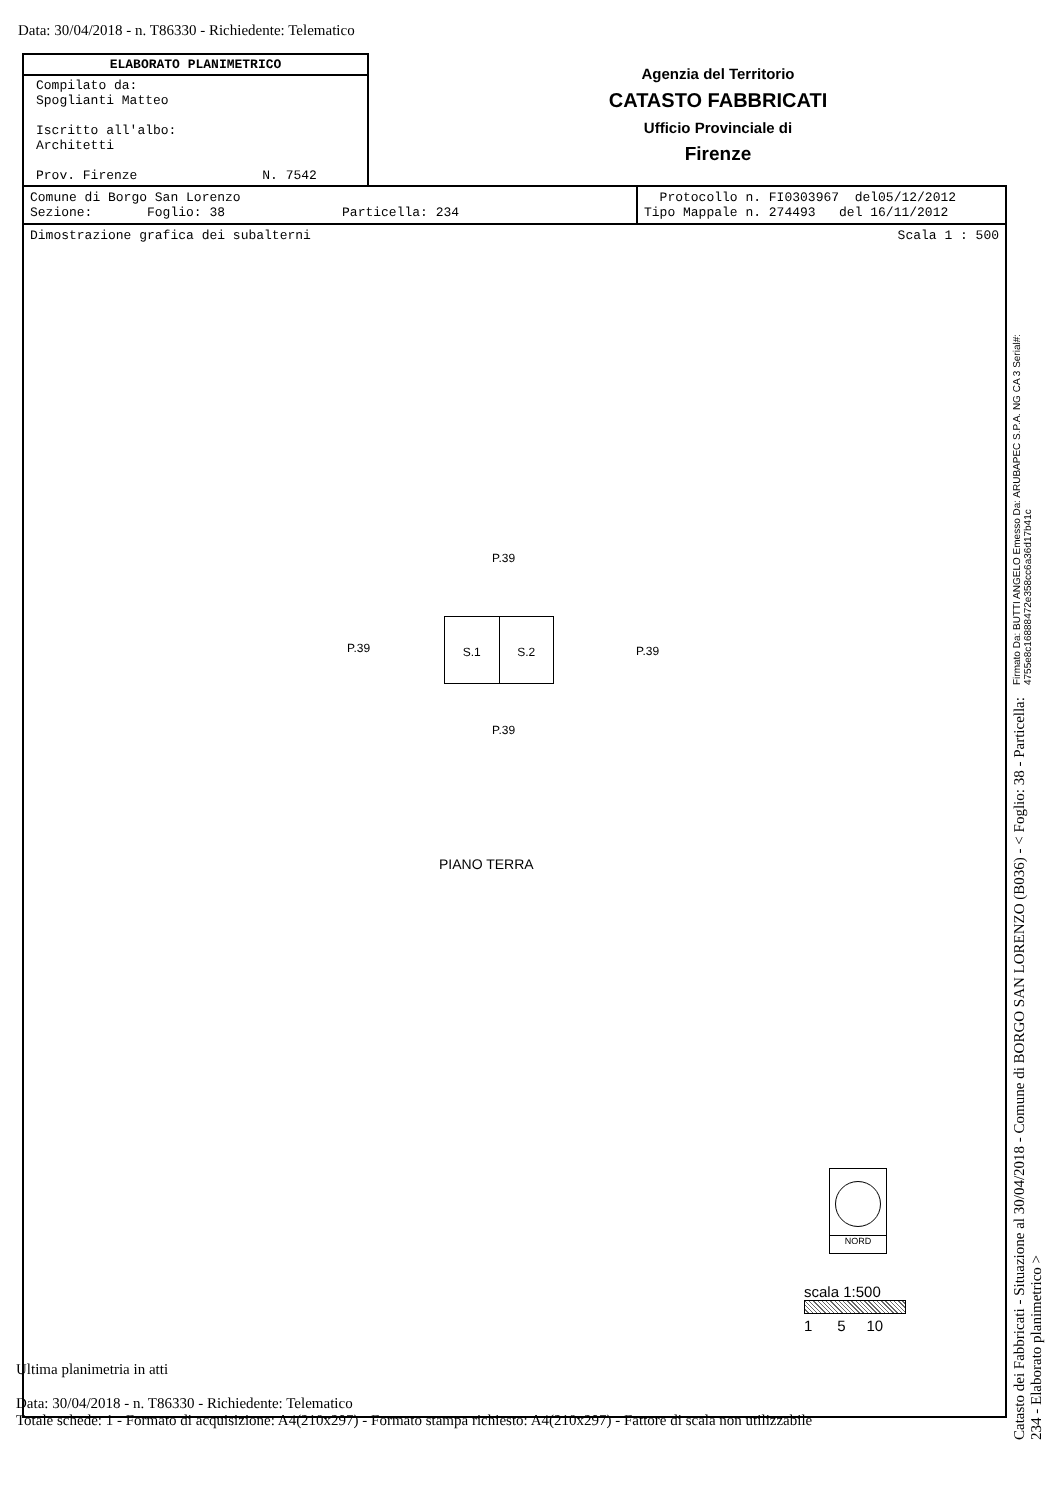Data: 30/04/2018 - n. T86330 - Richiedente: Telematico
ELABORATO PLANIMETRICO
Compilato da:
Spoglianti Matteo
Iscritto all'albo:
Architetti
Prov. Firenze N. 7542
Agenzia del Territorio
CATASTO FABBRICATI
Ufficio Provinciale di
Firenze
| Comune di Borgo San Lorenzo Sezione: Foglio: 38 Particella: 234 | Protocollo n. FI0303967 del05/12/2012 Tipo Mappale n. 274493 del 16/11/2012 |
| Dimostrazione grafica dei subalterni Scala 1 : 500 | |
P.39
P.39
S.1 S.2
P.39
P.39
PIANO TERRA
NORD
scala 1:500
1 5 10
Ultima planimetria in atti
Data: 30/04/2018 - n. T86330 - Richiedente: Telematico
Totale schede: 1 - Formato di acquisizione: A4(210x297) - Formato stampa richiesto: A4(210x297) - Fattore di scala non utilizzabile
Catasto dei Fabbricati - Situazione al 30/04/2018 - Comune di BORGO SAN LORENZO (B036) - < Foglio: 38 - Particella: 234 - Elaborato planimetrico > Firmato Da: BUTTI ANGELO Emesso Da: ARUBAPEC S.P.A. NG CA 3 Serial#: 4755e8c16888472e358cc6a36d17b41c